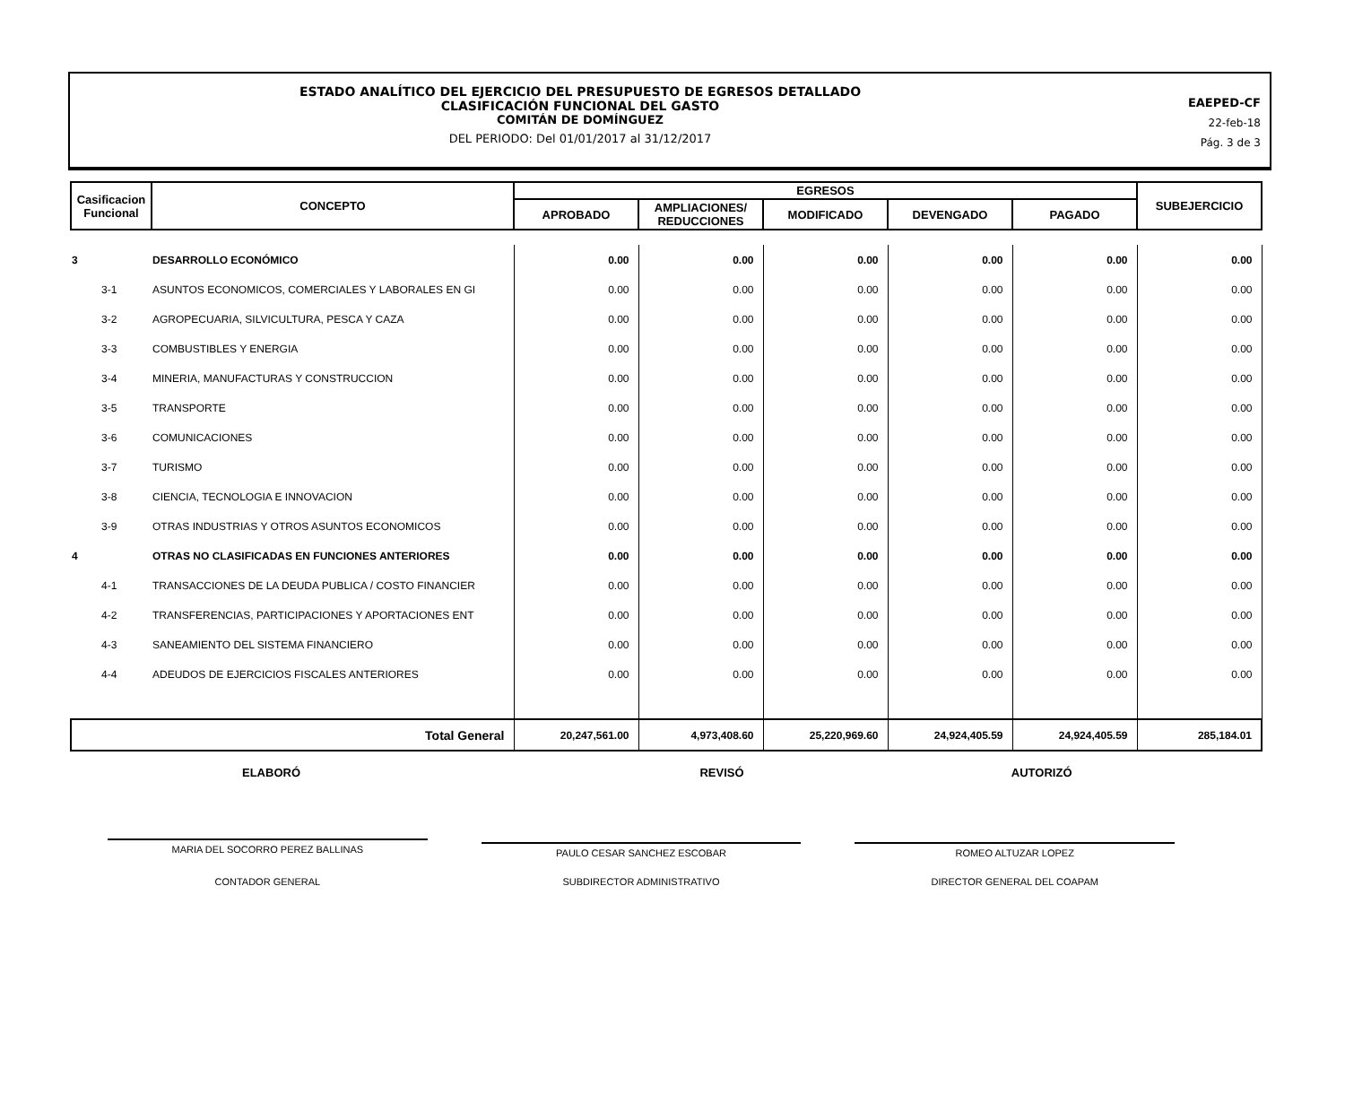ESTADO ANALÍTICO DEL EJERCICIO DEL PRESUPUESTO DE EGRESOS DETALLADO
CLASIFICACIÓN FUNCIONAL DEL GASTO
COMITÁN DE DOMÍNGUEZ
DEL PERIODO: Del 01/01/2017 al 31/12/2017
EAEPED-CF
22-feb-18
Pág. 3 de 3
| Casificacion Funcional | CONCEPTO | EGRESOS | | | | | SUBEJERCICIO |
| --- | --- | --- | --- | --- | --- | --- | --- |
| | | APROBADO | AMPLIACIONES/ REDUCCIONES | MODIFICADO | DEVENGADO | PAGADO | |
| 3 | DESARROLLO ECONÓMICO | 0.00 | 0.00 | 0.00 | 0.00 | 0.00 | 0.00 |
| 3-1 | ASUNTOS ECONOMICOS, COMERCIALES Y LABORALES EN GI | 0.00 | 0.00 | 0.00 | 0.00 | 0.00 | 0.00 |
| 3-2 | AGROPECUARIA, SILVICULTURA, PESCA Y CAZA | 0.00 | 0.00 | 0.00 | 0.00 | 0.00 | 0.00 |
| 3-3 | COMBUSTIBLES Y ENERGIA | 0.00 | 0.00 | 0.00 | 0.00 | 0.00 | 0.00 |
| 3-4 | MINERIA, MANUFACTURAS Y CONSTRUCCION | 0.00 | 0.00 | 0.00 | 0.00 | 0.00 | 0.00 |
| 3-5 | TRANSPORTE | 0.00 | 0.00 | 0.00 | 0.00 | 0.00 | 0.00 |
| 3-6 | COMUNICACIONES | 0.00 | 0.00 | 0.00 | 0.00 | 0.00 | 0.00 |
| 3-7 | TURISMO | 0.00 | 0.00 | 0.00 | 0.00 | 0.00 | 0.00 |
| 3-8 | CIENCIA, TECNOLOGIA E INNOVACION | 0.00 | 0.00 | 0.00 | 0.00 | 0.00 | 0.00 |
| 3-9 | OTRAS INDUSTRIAS Y OTROS ASUNTOS ECONOMICOS | 0.00 | 0.00 | 0.00 | 0.00 | 0.00 | 0.00 |
| 4 | OTRAS NO CLASIFICADAS EN FUNCIONES ANTERIORES | 0.00 | 0.00 | 0.00 | 0.00 | 0.00 | 0.00 |
| 4-1 | TRANSACCIONES DE LA DEUDA PUBLICA / COSTO FINANCIER | 0.00 | 0.00 | 0.00 | 0.00 | 0.00 | 0.00 |
| 4-2 | TRANSFERENCIAS, PARTICIPACIONES Y APORTACIONES ENT | 0.00 | 0.00 | 0.00 | 0.00 | 0.00 | 0.00 |
| 4-3 | SANEAMIENTO DEL SISTEMA FINANCIERO | 0.00 | 0.00 | 0.00 | 0.00 | 0.00 | 0.00 |
| 4-4 | ADEUDOS DE EJERCICIOS FISCALES ANTERIORES | 0.00 | 0.00 | 0.00 | 0.00 | 0.00 | 0.00 |
| Total General | | 20,247,561.00 | 4,973,408.60 | 25,220,969.60 | 24,924,405.59 | 24,924,405.59 | 285,184.01 |
ELABORÓ REVISÓ AUTORIZÓ
MARIA DEL SOCORRO PEREZ BALLINAS
PAULO CESAR SANCHEZ ESCOBAR ROMEO ALTUZAR LOPEZ
CONTADOR GENERAL SUBDIRECTOR ADMINISTRATIVO DIRECTOR GENERAL DEL COAPAM